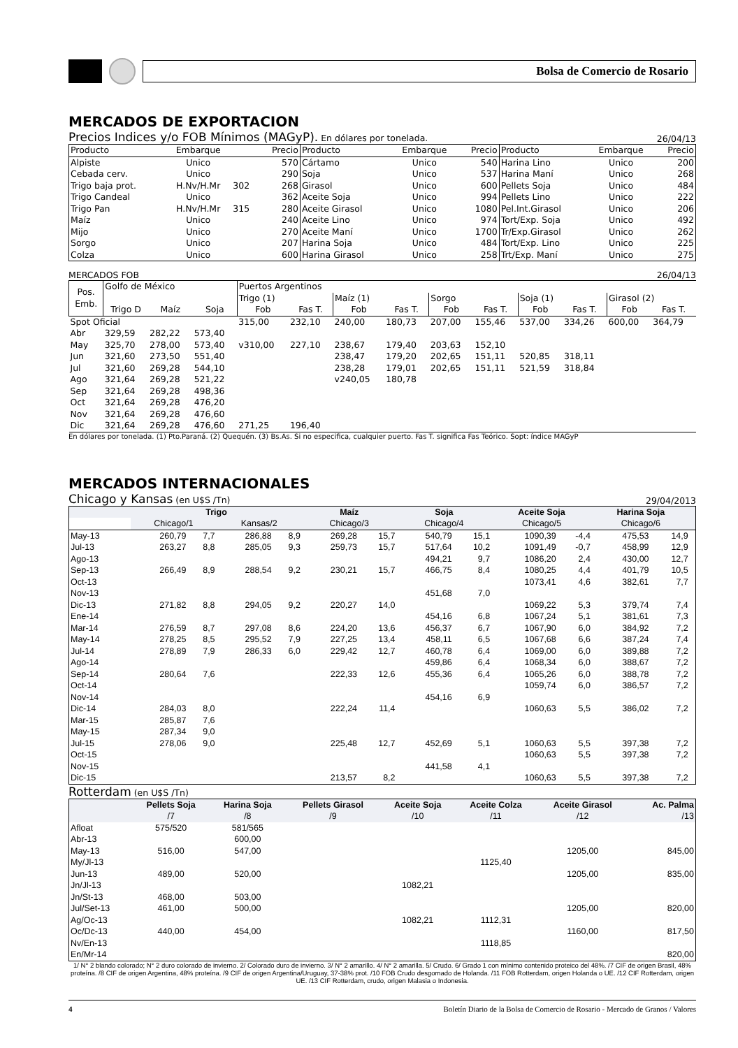Bolsa de Comercio de Rosario
MERCADOS DE EXPORTACION
Precios Indices y/o FOB Mínimos (MAGyP). En dólares por tonelada. 26/04/13
| Producto | Embarque | | Precio | Producto | Embarque | Precio | Producto | Embarque | Precio |
| --- | --- | --- | --- | --- | --- | --- | --- | --- | --- |
| Alpiste | Unico | | 570 | Cártamo | Unico | 540 | Harina Lino | Unico | 200 |
| Cebada cerv. | Unico | | 290 | Soja | Unico | 537 | Harina Maní | Unico | 268 |
| Trigo baja prot. | H.Nv/H.Mr | 302 | 268 | Girasol | Unico | 600 | Pellets Soja | Unico | 484 |
| Trigo Candeal | Unico | | 362 | Aceite Soja | Unico | 994 | Pellets Lino | Unico | 222 |
| Trigo Pan | H.Nv/H.Mr | 315 | 280 | Aceite Girasol | Unico | 1080 | Pel.Int.Girasol | Unico | 206 |
| Maíz | Unico | | 240 | Aceite Lino | Unico | 974 | Tort/Exp. Soja | Unico | 492 |
| Mijo | Unico | | 270 | Aceite Maní | Unico | 1700 | Tr/Exp.Girasol | Unico | 262 |
| Sorgo | Unico | | 207 | Harina Soja | Unico | 484 | Tort/Exp. Lino | Unico | 225 |
| Colza | Unico | | 600 | Harina Girasol | Unico | 258 | Trt/Exp. Maní | Unico | 275 |
MERCADOS FOB 26/04/13
| Pos. Emb. | Golfo de México | | | Puertos Argentinos | | | | | | | | | |
| --- | --- | --- | --- | --- | --- | --- | --- | --- | --- | --- | --- | --- | --- |
| | | | | Trigo (1) | | Maíz (1) | | Sorgo | | Soja (1) | | Girasol (2) | |
| | Trigo D | Maíz | Soja | Fob | Fas T. | Fob | Fas T. | Fob | Fas T. | Fob | Fas T. | Fob | Fas T. |
| Spot Oficial | | | | 315,00 | 232,10 | 240,00 | 180,73 | 207,00 | 155,46 | 537,00 | 334,26 | 600,00 | 364,79 |
| Abr | 329,59 | 282,22 | 573,40 | | | | | | | | | | |
| May | 325,70 | 278,00 | 573,40 | v310,00 | 227,10 | 238,67 | 179,40 | 203,63 | 152,10 | | | | |
| Jun | 321,60 | 273,50 | 551,40 | | | 238,47 | 179,20 | 202,65 | 151,11 | 520,85 | 318,11 | | |
| Jul | 321,60 | 269,28 | 544,10 | | | 238,28 | 179,01 | 202,65 | 151,11 | 521,59 | 318,84 | | |
| Ago | 321,64 | 269,28 | 521,22 | | | v240,05 | 180,78 | | | | | | |
| Sep | 321,64 | 269,28 | 498,36 | | | | | | | | | | |
| Oct | 321,64 | 269,28 | 476,20 | | | | | | | | | | |
| Nov | 321,64 | 269,28 | 476,60 | | | | | | | | | | |
| Dic | 321,64 | 269,28 | 476,60 | 271,25 | 196,40 | | | | | | | | |
En dólares por tonelada. (1) Pto.Paraná. (2) Quequén. (3) Bs.As. Si no especifica, cualquier puerto. Fas T. significa Fas Teórico. Sopt: índice MAGyP
MERCADOS INTERNACIONALES
Chicago y Kansas (en U$S /Tn) 29/04/2013
| | Trigo | | | | Maíz | | Soja | | Aceite Soja | | Harina Soja | | |
| --- | --- | --- | --- | --- | --- | --- | --- | --- | --- | --- | --- | --- | --- |
| | Chicago/1 | | Kansas/2 | | Chicago/3 | | Chicago/4 | | Chicago/5 | | Chicago/6 | | |
| May-13 | 260,79 | 7,7 | 286,88 | 8,9 | 269,28 | 15,7 | 540,79 | 15,1 | 1090,39 | -4,4 | 475,53 | 14,9 | |
| Jul-13 | 263,27 | 8,8 | 285,05 | 9,3 | 259,73 | 15,7 | 517,64 | 10,2 | 1091,49 | -0,7 | 458,99 | 12,9 | |
| Ago-13 | | | | | | | 494,21 | 9,7 | 1086,20 | 2,4 | 430,00 | 12,7 | |
| Sep-13 | 266,49 | 8,9 | 288,54 | 9,2 | 230,21 | 15,7 | 466,75 | 8,4 | 1080,25 | 4,4 | 401,79 | 10,5 | |
| Oct-13 | | | | | | | | | 1073,41 | 4,6 | 382,61 | 7,7 | |
| Nov-13 | | | | | | | 451,68 | 7,0 | | | | | |
| Dic-13 | 271,82 | 8,8 | 294,05 | 9,2 | 220,27 | 14,0 | | | 1069,22 | 5,3 | 379,74 | 7,4 | |
| Ene-14 | | | | | | | 454,16 | 6,8 | 1067,24 | 5,1 | 381,61 | 7,3 | |
| Mar-14 | 276,59 | 8,7 | 297,08 | 8,6 | 224,20 | 13,6 | 456,37 | 6,7 | 1067,90 | 6,0 | 384,92 | 7,2 | |
| May-14 | 278,25 | 8,5 | 295,52 | 7,9 | 227,25 | 13,4 | 458,11 | 6,5 | 1067,68 | 6,6 | 387,24 | 7,4 | |
| Jul-14 | 278,89 | 7,9 | 286,33 | 6,0 | 229,42 | 12,7 | 460,78 | 6,4 | 1069,00 | 6,0 | 389,88 | 7,2 | |
| Ago-14 | | | | | | | 459,86 | 6,4 | 1068,34 | 6,0 | 388,67 | 7,2 | |
| Sep-14 | 280,64 | 7,6 | | | 222,33 | 12,6 | 455,36 | 6,4 | 1065,26 | 6,0 | 388,78 | 7,2 | |
| Oct-14 | | | | | | | | | 1059,74 | 6,0 | 386,57 | 7,2 | |
| Nov-14 | | | | | | | 454,16 | 6,9 | | | | | |
| Dic-14 | 284,03 | 8,0 | | | 222,24 | 11,4 | | | 1060,63 | 5,5 | 386,02 | 7,2 | |
| Mar-15 | 285,87 | 7,6 | | | | | | | | | | | |
| May-15 | 287,34 | 9,0 | | | | | | | | | | | |
| Jul-15 | 278,06 | 9,0 | | | 225,48 | 12,7 | 452,69 | 5,1 | 1060,63 | 5,5 | 397,38 | 7,2 | |
| Oct-15 | | | | | | | | | 1060,63 | 5,5 | 397,38 | 7,2 | |
| Nov-15 | | | | | | | 441,58 | 4,1 | | | | | |
| Dic-15 | | | | | 213,57 | 8,2 | | | 1060,63 | 5,5 | 397,38 | 7,2 | |
Rotterdam (en U$S /Tn)
| | Pellets Soja /7 | Harina Soja /8 | Pellets Girasol /9 | Aceite Soja /10 | Aceite Colza /11 | Aceite Girasol /12 | Ac. Palma /13 |
| --- | --- | --- | --- | --- | --- | --- | --- |
| Afloat | 575/520 | 581/565 | | | | | |
| Abr-13 | | 600,00 | | | | | |
| May-13 | 516,00 | 547,00 | | | | 1205,00 | 845,00 |
| My/Jl-13 | | | | | 1125,40 | | |
| Jun-13 | 489,00 | 520,00 | | | | 1205,00 | 835,00 |
| Jn/Jl-13 | | | | 1082,21 | | | |
| Jn/St-13 | 468,00 | 503,00 | | | | | |
| Jul/Set-13 | 461,00 | 500,00 | | | | 1205,00 | 820,00 |
| Ag/Oc-13 | | | | 1082,21 | 1112,31 | | |
| Oc/Dc-13 | 440,00 | 454,00 | | | | 1160,00 | 817,50 |
| Nv/En-13 | | | | | 1118,85 | | |
| En/Mr-14 | | | | | | | 820,00 |
1/ N° 2 blando colorado; N° 2 duro colorado de invierno. 2/ Colorado duro de invierno. 3/ N° 2 amarillo. 4/ N° 2 amarilla. 5/ Crudo. 6/ Grado 1 con mínimo contenido proteico del 48%. /7 CIF de origen Brasil, 48% proteína. /8 CIF de origen Argentina, 48% proteína. /9 CIF de origen Argentina/Uruguay, 37-38% prot. /10 FOB Crudo desgomado de Holanda. /11 FOB Rotterdam, origen Holanda o UE. /12 CIF Rotterdam, origen UE. /13 CIF Rotterdam, crudo, origen Malasia o Indonesia.
4 Boletín Diario de la Bolsa de Comercio de Rosario - Mercado de Granos / Valores